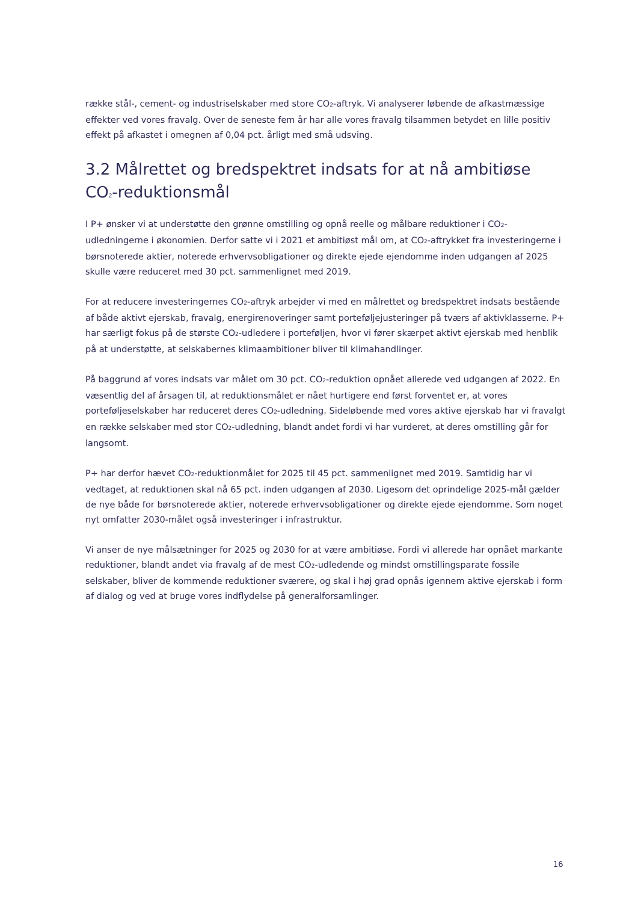række stål-, cement- og industriselskaber med store CO<sub>2</sub>-aftryk. Vi analyserer løbende de afkast­mæssige effekter ved vores fravalg. Over de seneste fem år har alle vores fravalg tilsammen bety­det en lille positiv effekt på afkastet i omegnen af 0,04 pct. årligt med små udsving.
3.2 Målrettet og bredspektret indsats for at nå ambiti­øse CO<sub>2</sub>-reduktionsmål
I P+ ønsker vi at understøtte den grønne omstilling og opnå reelle og målbare reduktioner i CO<sub>2</sub>-udledningerne i økonomien. Derfor satte vi i 2021 et ambitiøst mål om, at CO<sub>2</sub>-aftrykket fra inve­steringerne i børsnoterede aktier, noterede erhvervsobligationer og direkte ejede ejendomme inden udgangen af 2025 skulle være reduceret med 30 pct. sammenlignet med 2019.
For at reducere investeringernes CO<sub>2</sub>-aftryk arbejder vi med en målrettet og bredspektret indsats bestående af både aktivt ejerskab, fravalg, energirenoveringer samt porteføljejusteringer på tværs af aktivklasserne. P+ har særligt fokus på de største CO<sub>2</sub>-udledere i porteføljen, hvor vi fører skær­pet aktivt ejerskab med henblik på at understøtte, at selskabernes klimaambitioner bliver til klima­handlinger.
På baggrund af vores indsats var målet om 30 pct. CO<sub>2</sub>-reduktion opnået allerede ved udgangen af 2022. En væsentlig del af årsagen til, at reduktionsmålet er nået hurtigere end først forventet er, at vores porteføljeselskaber har reduceret deres CO<sub>2</sub>-udledning. Sideløbende med vores aktive ejer­skab har vi fravalgt en række selskaber med stor CO<sub>2</sub>-udledning, blandt andet fordi vi har vurderet, at deres omstilling går for langsomt.
P+ har derfor hævet CO<sub>2</sub>-reduktionmålet for 2025 til 45 pct. sammenlignet med 2019. Samtidig har vi vedtaget, at reduktionen skal nå 65 pct. inden udgangen af 2030. Ligesom det oprindelige 2025-mål gælder de nye både for børsnoterede aktier, noterede erhvervsobligationer og direkte ejede ejendomme. Som noget nyt omfatter 2030-målet også investeringer i infrastruktur.
Vi anser de nye målsætninger for 2025 og 2030 for at være ambitiøse. Fordi vi allerede har opnået markante reduktioner, blandt andet via fravalg af de mest CO<sub>2</sub>-udledende og mindst omstillingspa­rate fossile selskaber, bliver de kommende reduktioner sværere, og skal i høj grad opnås igennem aktive ejerskab i form af dialog og ved at bruge vores indflydelse på generalforsamlinger.
16